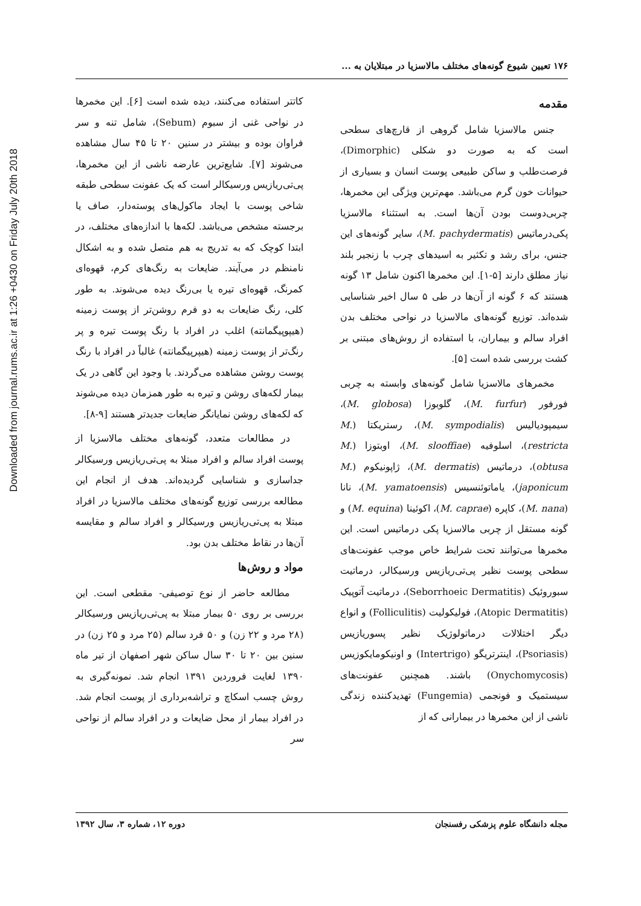Downloaded from journal.rums.ac.ir at 1:26 +0430 on Friday July 20th 2018
۱۷۶ تعیین شیوع گونه‌های مختلف مالاسزیا در مبتلایان به ...
مقدمه
جنس مالاسزیا شامل گروهی از قارچ‌های سطحی است که به صورت دو شکلی (Dimorphic)، فرصت‌طلب و ساکن طبیعی پوست انسان و بسیاری از حیوانات خون گرم می‌باشد. مهم‌ترین ویژگی این مخمرها، چربی‌دوست بودن آن‌ها است. به استثناء مالاسزیا پکی‌درماتیس (M. pachydermatis)، سایر گونه‌های این جنس، برای رشد و تکثیر به اسیدهای چرب با زنجیر بلند نیاز مطلق دارند [۵-۱]. این مخمرها اکنون شامل ۱۳ گونه هستند که ۶ گونه از آن‌ها در طی ۵ سال اخیر شناسایی شده‌اند. توزیع گونه‌های مالاسزیا در نواحی مختلف بدن افراد سالم و بیماران، با استفاده از روش‌های مبتنی بر کشت بررسی شده است [۵].
مخمرهای مالاسزیا شامل گونه‌های وابسته به چربی فورفور (M. furfur)، گلوبوزا (M. globosa)، سیمپودیالیس (M. sympodialis)، رستریکتا (M. restricta)، اسلوفیه (M. slooffiae)، اوبتوزا (M. obtusa)، درماتیس (M. dermatis)، ژاپونیکوم (M. japonicum)، یاماتوئنسیس (M. yamatoensis)، نانا (M. nana)، کاپره (M. caprae)، اکوئینا (M. equina) و گونه مستقل از چربی مالاسزیا پکی درماتیس است. این مخمرها می‌توانند تحت شرایط خاص موجب عفونت‌های سطحی پوست نظیر پی‌تی‌ریازیس ورسیکالر، درماتیت سبوروئیک (Seborrhoeic Dermatitis)، درماتیت آتوپیک (Atopic Dermatitis)، فولیکولیت (Folliculitis) و انواع دیگر اختلالات درماتولوژیک نظیر پسوریازیس (Psoriasis)، اینترتریگو (Intertrigo) و اونیکومایکوزیس (Onychomycosis) باشند. همچنین عفونت‌های سیستمیک و فونجمی (Fungemia) تهدیدکننده زندگی ناشی از این مخمرها در بیمارانی که از
کاتتر استفاده می‌کنند، دیده شده است [۶]. این مخمرها در نواحی غنی از سبوم (Sebum)، شامل تنه و سر فراوان بوده و بیشتر در سنین ۲۰ تا ۴۵ سال مشاهده می‌شوند [۷]. شایع‌ترین عارضه ناشی از این مخمرها، پی‌تی‌ریازیس ورسیکالر است که یک عفونت سطحی طبقه شاخی پوست با ایجاد ماکول‌های پوسته‌دار، صاف یا برجسته مشخص می‌باشد. لکه‌ها با اندازه‌های مختلف، در ابتدا کوچک که به تدریج به هم متصل شده و به اشکال نامنظم در می‌آیند. ضایعات به رنگ‌های کرم، قهوه‌ای کمرنگ، قهوه‌ای تیره یا بی‌رنگ دیده می‌شوند. به طور کلی، رنگ ضایعات به دو فرم روشن‌تر از پوست زمینه (هیپوپیگمانته) اغلب در افراد با رنگ پوست تیره و پر رنگ‌تر از پوست زمینه (هیپرپیگمانته) غالباً در افراد با رنگ پوست روشن مشاهده می‌گردند. با وجود این گاهی در یک بیمار لکه‌های روشن و تیره به طور همزمان دیده می‌شوند که لکه‌های روشن نمایانگر ضایعات جدیدتر هستند [۹-۸].
در مطالعات متعدد، گونه‌های مختلف مالاسزیا از پوست افراد سالم و افراد مبتلا به پی‌تی‌ریازیس ورسیکالر جداسازی و شناسایی گردیده‌اند. هدف از انجام این مطالعه بررسی توزیع گونه‌های مختلف مالاسزیا در افراد مبتلا به پی‌تی‌ریازیس ورسیکالر و افراد سالم و مقایسه آن‌ها در نقاط مختلف بدن بود.
مواد و روش‌ها
مطالعه حاضر از نوع توصیفی- مقطعی است. این بررسی بر روی ۵۰ بیمار مبتلا به پی‌تی‌ریازیس ورسیکالر (۲۸ مرد و ۲۲ زن) و ۵۰ فرد سالم (۲۵ مرد و ۲۵ زن) در سنین بین ۲۰ تا ۳۰ سال ساکن شهر اصفهان از تیر ماه ۱۳۹۰ لغایت فروردین ۱۳۹۱ انجام شد. نمونه‌گیری به روش چسب اسکاچ و تراشه‌برداری از پوست انجام شد. در افراد بیمار از محل ضایعات و در افراد سالم از نواحی سر
مجله دانشگاه علوم پزشکی رفسنجان دوره ۱۲، شماره ۳، سال ۱۳۹۲